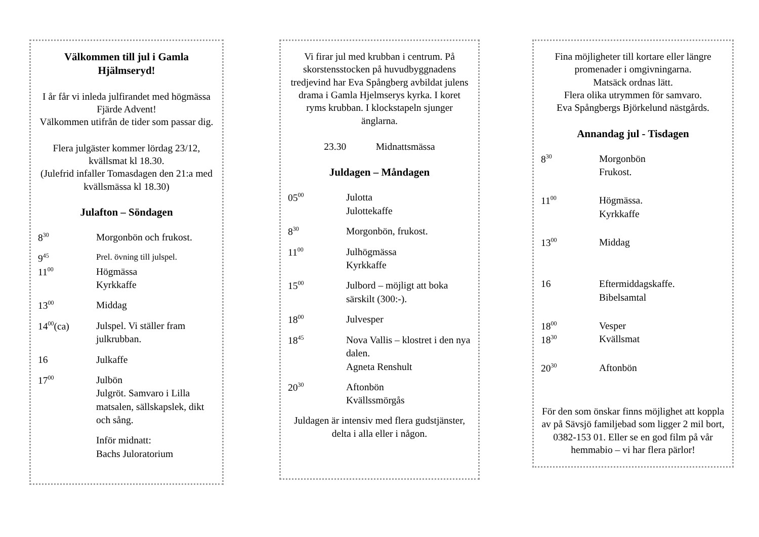Välkommen till jul i Gamla Hjälmseryd!
I år får vi inleda julfirandet med högmässa Fjärde Advent!
Välkommen utifrån de tider som passar dig.
Flera julgäster kommer lördag 23/12, kvällsmat kl 18.30.
(Julefrid infaller Tomasdagen den 21:a med kvällsmässa kl 18.30)
Julafton – Söndagen
| 8<sup>30</sup> | Morgonbön och frukost. |
| 9<sup>45</sup> | Prel. övning till julspel. |
| 11<sup>00</sup> | Högmässa Kyrkkaffe |
| 13<sup>00</sup> | Middag |
| 14<sup>00</sup>(ca) | Julspel. Vi ställer fram julkrubban. |
| 16 | Julkaffe |
| 17<sup>00</sup> | Julbön Julgröt. Samvaro i Lilla matsalen, sällskapslek, dikt och sång. |
| | Inför midnatt: Bachs Juloratorium |
Vi firar jul med krubban i centrum. På skorstensstocken på huvudbyggnadens tredjevind har Eva Spångberg avbildat julens drama i Gamla Hjelmserys kyrka. I koret ryms krubban. I klockstapeln sjunger änglarna.
23.30 Midnattsmässa
Juldagen – Måndagen
| 05<sup>00</sup> | Julotta Julottekaffe |
| 8<sup>30</sup> | Morgonbön, frukost. |
| 11<sup>00</sup> | Julhögmässa Kyrkkaffe |
| 15<sup>00</sup> | Julbord – möjligt att boka särskilt (300:-). |
| 18<sup>00</sup> | Julvesper |
| 18<sup>45</sup> | Nova Vallis – klostret i den nya dalen. Agneta Renshult |
| 20<sup>30</sup> | Aftonbön Kvällssmörgås |
Juldagen är intensiv med flera gudstjänster, delta i alla eller i någon.
Fina möjligheter till kortare eller längre promenader i omgivningarna.
Matsäck ordnas lätt.
Flera olika utrymmen för samvaro.
Eva Spångbergs Björkelund nästgårds.
Annandag jul - Tisdagen
| 8<sup>30</sup> | Morgonbön Frukost. |
| 11<sup>00</sup> | Högmässa. Kyrkkaffe |
| 13<sup>00</sup> | Middag |
| 16 | Eftermiddagskaffe. Bibelsamtal |
| 18<sup>00</sup> 18<sup>30</sup> | Vesper Kvällsmat |
| 20<sup>30</sup> | Aftonbön |
För den som önskar finns möjlighet att koppla av på Sävsjö familjebad som ligger 2 mil bort, 0382-153 01. Eller se en god film på vår hemmabio – vi har flera pärlor!